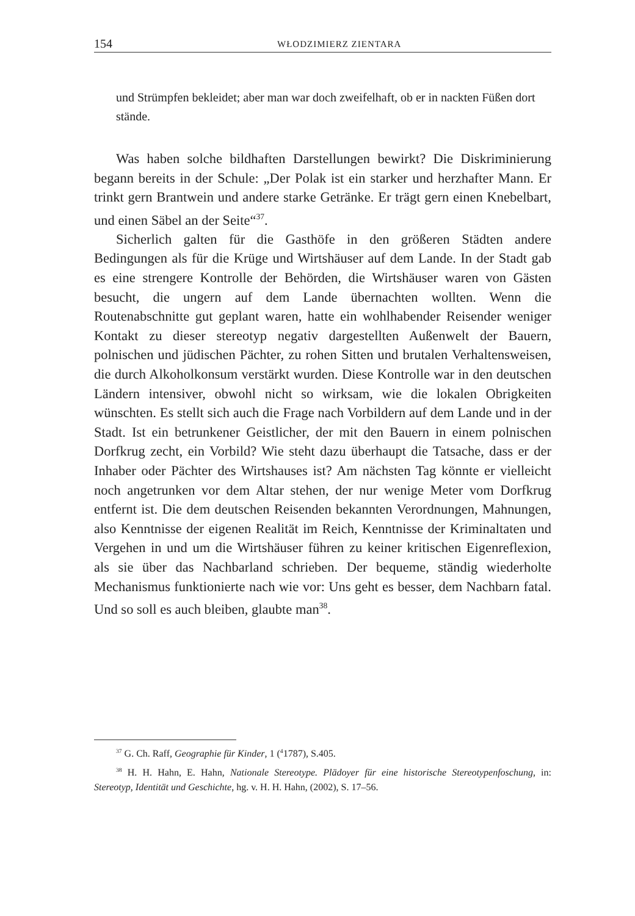154 WŁODZIMIERZ ZIENTARA
und Strümpfen bekleidet; aber man war doch zweifelhaft, ob er in nackten Füßen dort stände.
Was haben solche bildhaften Darstellungen bewirkt? Die Diskriminierung begann bereits in der Schule: „Der Polak ist ein starker und herzhafter Mann. Er trinkt gern Brantwein und andere starke Getränke. Er trägt gern einen Knebelbart, und einen Säbel an der Seite“<sup>37</sup>.
Sicherlich galten für die Gasthöfe in den größeren Städten andere Bedingungen als für die Krüge und Wirtshäuser auf dem Lande. In der Stadt gab es eine strengere Kontrolle der Behörden, die Wirtshäuser waren von Gästen besucht, die ungern auf dem Lande übernachten wollten. Wenn die Routenabschnitte gut geplant waren, hatte ein wohlhabender Reisender weniger Kontakt zu dieser stereotyp negativ dargestellten Außenwelt der Bauern, polnischen und jüdischen Pächter, zu rohen Sitten und brutalen Verhaltensweisen, die durch Alkoholkonsum verstärkt wurden. Diese Kontrolle war in den deutschen Ländern intensiver, obwohl nicht so wirksam, wie die lokalen Obrigkeiten wünschten. Es stellt sich auch die Frage nach Vorbildern auf dem Lande und in der Stadt. Ist ein betrunkener Geistlicher, der mit den Bauern in einem polnischen Dorfkrug zecht, ein Vorbild? Wie steht dazu überhaupt die Tatsache, dass er der Inhaber oder Pächter des Wirtshauses ist? Am nächsten Tag könnte er vielleicht noch angetrunken vor dem Altar stehen, der nur wenige Meter vom Dorfkrug entfernt ist. Die dem deutschen Reisenden bekannten Verordnungen, Mahnungen, also Kenntnisse der eigenen Realität im Reich, Kenntnisse der Kriminaltaten und Vergehen in und um die Wirtshäuser führen zu keiner kritischen Eigenreflexion, als sie über das Nachbarland schrieben. Der bequeme, ständig wiederholte Mechanismus funktionierte nach wie vor: Uns geht es besser, dem Nachbarn fatal. Und so soll es auch bleiben, glaubte man<sup>38</sup>.
<sup>37</sup> G. Ch. Raff, Geographie für Kinder, 1 (<sup>4</sup>1787), S.405.
<sup>38</sup> H. H. Hahn, E. Hahn, Nationale Stereotype. Plädoyer für eine historische Stereotypenfoschung, in: Stereotyp, Identität und Geschichte, hg. v. H. H. Hahn, (2002), S. 17–56.